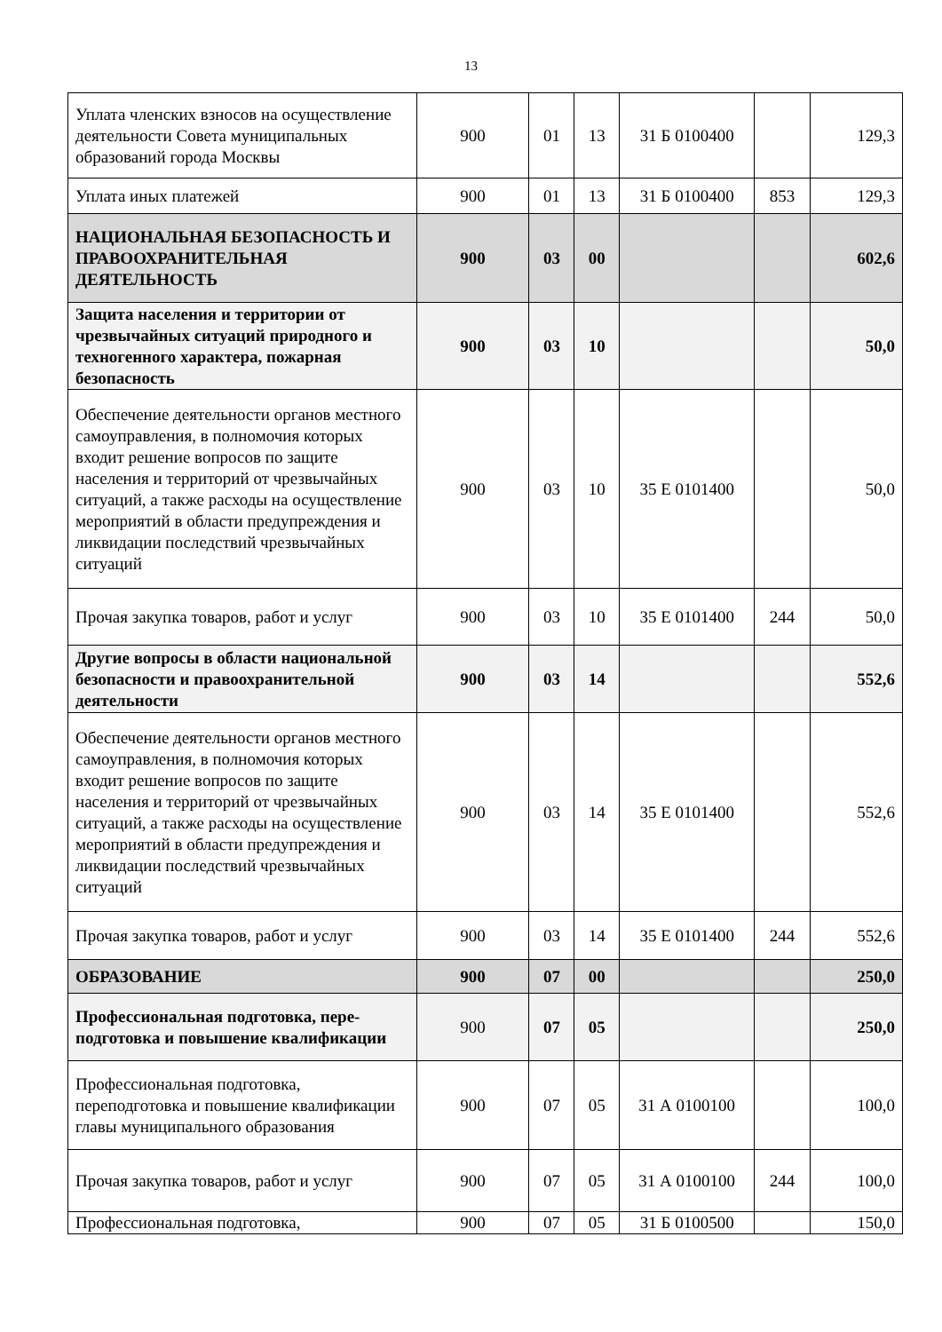13
| Уплата членских взносов на осуществление деятельности Совета муниципальных образований города Москвы | 900 | 01 | 13 | 31 Б 0100400 | | 129,3 |
| Уплата иных платежей | 900 | 01 | 13 | 31 Б 0100400 | 853 | 129,3 |
| НАЦИОНАЛЬНАЯ БЕЗОПАСНОСТЬ И ПРАВООХРАНИТЕЛЬНАЯ ДЕЯТЕЛЬНОСТЬ | 900 | 03 | 00 | | | 602,6 |
| Защита населения и территории от чрезвычайных ситуаций природного и техногенного характера, пожарная безопасность | 900 | 03 | 10 | | | 50,0 |
| Обеспечение деятельности органов местного самоуправления, в полномочия которых входит решение вопросов по защите населения и территорий от чрезвычайных ситуаций, а также расходы на осуществление мероприятий в области предупреждения и ликвидации последствий чрезвычайных ситуаций | 900 | 03 | 10 | 35 Е 0101400 | | 50,0 |
| Прочая закупка товаров, работ и услуг | 900 | 03 | 10 | 35 Е 0101400 | 244 | 50,0 |
| Другие вопросы в области национальной безопасности и правоохранительной деятельности | 900 | 03 | 14 | | | 552,6 |
| Обеспечение деятельности органов местного самоуправления, в полномочия которых входит решение вопросов по защите населения и территорий от чрезвычайных ситуаций, а также расходы на осуществление мероприятий в области предупреждения и ликвидации последствий чрезвычайных ситуаций | 900 | 03 | 14 | 35 Е 0101400 | | 552,6 |
| Прочая закупка товаров, работ и услуг | 900 | 03 | 14 | 35 Е 0101400 | 244 | 552,6 |
| ОБРАЗОВАНИЕ | 900 | 07 | 00 | | | 250,0 |
| Профессиональная подготовка, пере-подготовка и повышение квалификации | 900 | 07 | 05 | | | 250,0 |
| Профессиональная подготовка, переподготовка и повышение квалификации главы муниципального образования | 900 | 07 | 05 | 31 А 0100100 | | 100,0 |
| Прочая закупка товаров, работ и услуг | 900 | 07 | 05 | 31 А 0100100 | 244 | 100,0 |
| Профессиональная подготовка, | 900 | 07 | 05 | 31 Б 0100500 | | 150,0 |